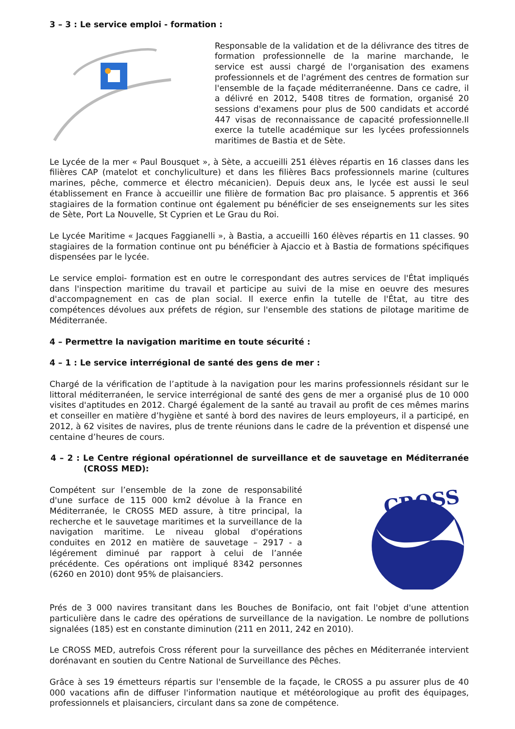3 – 3 : Le service emploi - formation :
Responsable de la validation et de la délivrance des titres de formation professionnelle de la marine marchande, le service est aussi chargé de l'organisation des examens professionnels et de l'agrément des centres de formation sur l'ensemble de la façade méditerranéenne. Dans ce cadre, il a délivré en 2012, 5408 titres de formation, organisé 20 sessions d'examens pour plus de 500 candidats et accordé 447 visas de reconnaissance de capacité professionnelle.Il exerce la tutelle académique sur les lycées professionnels maritimes de Bastia et de Sète.
Le Lycée de la mer « Paul Bousquet », à Sète, a accueilli 251 élèves répartis en 16 classes dans les filières CAP (matelot et conchyliculture) et dans les filières Bacs professionnels marine (cultures marines, pêche, commerce et électro mécanicien). Depuis deux ans, le lycée est aussi le seul établissement en France à accueillir une filière de formation Bac pro plaisance. 5 apprentis et 366 stagiaires de la formation continue ont également pu bénéficier de ses enseignements sur les sites de Sète, Port La Nouvelle, St Cyprien et Le Grau du Roi.
Le Lycée Maritime « Jacques Faggianelli », à Bastia, a accueilli 160 élèves répartis en 11 classes. 90 stagiaires de la formation continue ont pu bénéficier à Ajaccio et à Bastia de formations spécifiques dispensées par le lycée.
Le service emploi- formation est en outre le correspondant des autres services de l'État impliqués dans l'inspection maritime du travail et participe au suivi de la mise en oeuvre des mesures d'accompagnement en cas de plan social. Il exerce enfin la tutelle de l'État, au titre des compétences dévolues aux préfets de région, sur l'ensemble des stations de pilotage maritime de Méditerranée.
4 – Permettre la navigation maritime en toute sécurité :
4 – 1 : Le service interrégional de santé des gens de mer :
Chargé de la vérification de l’aptitude à la navigation pour les marins professionnels résidant sur le littoral méditerranéen, le service interrégional de santé des gens de mer a organisé plus de 10 000 visites d'aptitudes en 2012. Chargé également de la santé au travail au profit de ces mêmes marins et conseiller en matière d’hygiène et santé à bord des navires de leurs employeurs, il a participé, en 2012, à 62 visites de navires, plus de trente réunions dans le cadre de la prévention et dispensé une centaine d’heures de cours.
4 – 2 : Le Centre régional opérationnel de surveillance et de sauvetage en Méditerranée (CROSS MED):
Compétent sur l’ensemble de la zone de responsabilité d'une surface de 115 000 km2 dévolue à la France en Méditerranée, le CROSS MED assure, à titre principal, la recherche et le sauvetage maritimes et la surveillance de la navigation maritime. Le niveau global d'opérations conduites en 2012 en matière de sauvetage – 2917 - a légérement diminué par rapport à celui de l’année précédente. Ces opérations ont impliqué 8342 personnes (6260 en 2010) dont 95% de plaisanciers.
CROSS
Prés de 3 000 navires transitant dans les Bouches de Bonifacio, ont fait l'objet d'une attention particulière dans le cadre des opérations de surveillance de la navigation. Le nombre de pollutions signalées (185) est en constante diminution (211 en 2011, 242 en 2010).
Le CROSS MED, autrefois Cross réferent pour la surveillance des pêches en Méditerranée intervient dorénavant en soutien du Centre National de Surveillance des Pêches.
Grâce à ses 19 émetteurs répartis sur l'ensemble de la façade, le CROSS a pu assurer plus de 40 000 vacations afin de diffuser l'information nautique et météorologique au profit des équipages, professionnels et plaisanciers, circulant dans sa zone de compétence.